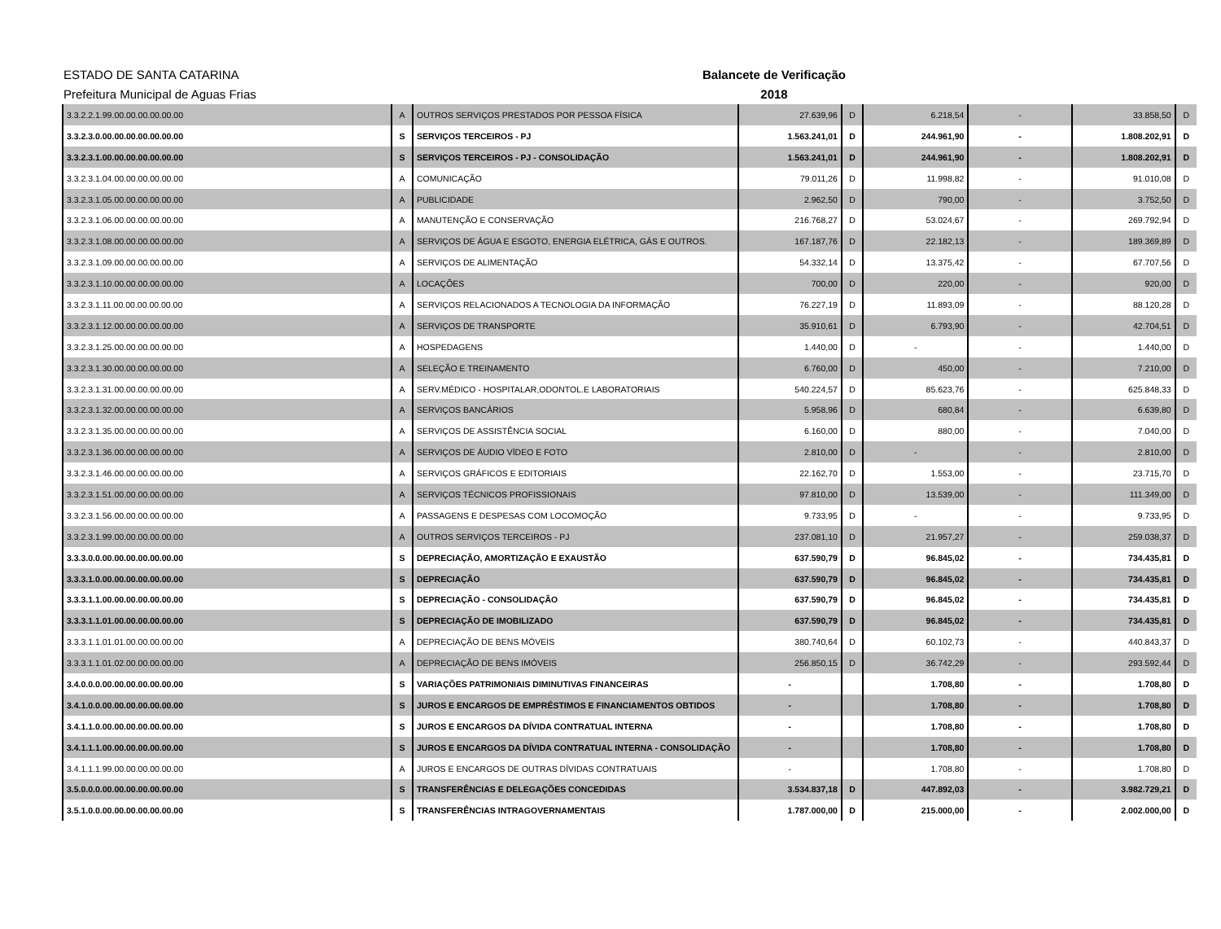ESTADO DE SANTA CATARINA
Prefeitura Municipal de Aguas Frias
Balancete de Verificação
2018
| 3.3.2.2.1.99.00.00.00.00.00.00 | A | OUTROS SERVIÇOS PRESTADOS POR PESSOA FÍSICA | 27.639,96 | D | 6.218,54 | - | 33.858,50 | D |
| 3.3.2.3.0.00.00.00.00.00.00.00 | S | SERVIÇOS TERCEIROS - PJ | 1.563.241,01 | D | 244.961,90 | - | 1.808.202,91 | D |
| 3.3.2.3.1.00.00.00.00.00.00.00 | S | SERVIÇOS TERCEIROS - PJ - CONSOLIDAÇÃO | 1.563.241,01 | D | 244.961,90 | - | 1.808.202,91 | D |
| 3.3.2.3.1.04.00.00.00.00.00.00 | A | COMUNICAÇÃO | 79.011,26 | D | 11.998,82 | - | 91.010,08 | D |
| 3.3.2.3.1.05.00.00.00.00.00.00 | A | PUBLICIDADE | 2.962,50 | D | 790,00 | - | 3.752,50 | D |
| 3.3.2.3.1.06.00.00.00.00.00.00 | A | MANUTENÇÃO E CONSERVAÇÃO | 216.768,27 | D | 53.024,67 | - | 269.792,94 | D |
| 3.3.2.3.1.08.00.00.00.00.00.00 | A | SERVIÇOS DE ÁGUA E ESGOTO, ENERGIA ELÉTRICA, GÁS E OUTROS. | 167.187,76 | D | 22.182,13 | - | 189.369,89 | D |
| 3.3.2.3.1.09.00.00.00.00.00.00 | A | SERVIÇOS DE ALIMENTAÇÃO | 54.332,14 | D | 13.375,42 | - | 67.707,56 | D |
| 3.3.2.3.1.10.00.00.00.00.00.00 | A | LOCAÇÕES | 700,00 | D | 220,00 | - | 920,00 | D |
| 3.3.2.3.1.11.00.00.00.00.00.00 | A | SERVIÇOS RELACIONADOS A TECNOLOGIA DA INFORMAÇÃO | 76.227,19 | D | 11.893,09 | - | 88.120,28 | D |
| 3.3.2.3.1.12.00.00.00.00.00.00 | A | SERVIÇOS DE TRANSPORTE | 35.910,61 | D | 6.793,90 | - | 42.704,51 | D |
| 3.3.2.3.1.25.00.00.00.00.00.00 | A | HOSPEDAGENS | 1.440,00 | D | - | - | 1.440,00 | D |
| 3.3.2.3.1.30.00.00.00.00.00.00 | A | SELEÇÃO E TREINAMENTO | 6.760,00 | D | 450,00 | - | 7.210,00 | D |
| 3.3.2.3.1.31.00.00.00.00.00.00 | A | SERV.MÉDICO - HOSPITALAR,ODONTOL.E LABORATORIAIS | 540.224,57 | D | 85.623,76 | - | 625.848,33 | D |
| 3.3.2.3.1.32.00.00.00.00.00.00 | A | SERVIÇOS BANCÁRIOS | 5.958,96 | D | 680,84 | - | 6.639,80 | D |
| 3.3.2.3.1.35.00.00.00.00.00.00 | A | SERVIÇOS DE ASSISTÊNCIA SOCIAL | 6.160,00 | D | 880,00 | - | 7.040,00 | D |
| 3.3.2.3.1.36.00.00.00.00.00.00 | A | SERVIÇOS DE ÁUDIO VÍDEO E FOTO | 2.810,00 | D | - | - | 2.810,00 | D |
| 3.3.2.3.1.46.00.00.00.00.00.00 | A | SERVIÇOS GRÁFICOS E EDITORIAIS | 22.162,70 | D | 1.553,00 | - | 23.715,70 | D |
| 3.3.2.3.1.51.00.00.00.00.00.00 | A | SERVIÇOS TÉCNICOS PROFISSIONAIS | 97.810,00 | D | 13.539,00 | - | 111.349,00 | D |
| 3.3.2.3.1.56.00.00.00.00.00.00 | A | PASSAGENS E DESPESAS COM LOCOMOÇÃO | 9.733,95 | D | - | - | 9.733,95 | D |
| 3.3.2.3.1.99.00.00.00.00.00.00 | A | OUTROS SERVIÇOS TERCEIROS - PJ | 237.081,10 | D | 21.957,27 | - | 259.038,37 | D |
| 3.3.3.0.0.00.00.00.00.00.00.00 | S | DEPRECIAÇÃO, AMORTIZAÇÃO E EXAUSTÃO | 637.590,79 | D | 96.845,02 | - | 734.435,81 | D |
| 3.3.3.1.0.00.00.00.00.00.00.00 | S | DEPRECIAÇÃO | 637.590,79 | D | 96.845,02 | - | 734.435,81 | D |
| 3.3.3.1.1.00.00.00.00.00.00.00 | S | DEPRECIAÇÃO - CONSOLIDAÇÃO | 637.590,79 | D | 96.845,02 | - | 734.435,81 | D |
| 3.3.3.1.1.01.00.00.00.00.00.00 | S | DEPRECIAÇÃO DE IMOBILIZADO | 637.590,79 | D | 96.845,02 | - | 734.435,81 | D |
| 3.3.3.1.1.01.01.00.00.00.00.00 | A | DEPRECIAÇÃO DE BENS MÓVEIS | 380.740,64 | D | 60.102,73 | - | 440.843,37 | D |
| 3.3.3.1.1.01.02.00.00.00.00.00 | A | DEPRECIAÇÃO DE BENS IMÓVEIS | 256.850,15 | D | 36.742,29 | - | 293.592,44 | D |
| 3.4.0.0.0.00.00.00.00.00.00.00 | S | VARIAÇÕES PATRIMONIAIS DIMINUTIVAS FINANCEIRAS | - | | 1.708,80 | - | 1.708,80 | D |
| 3.4.1.0.0.00.00.00.00.00.00.00 | S | JUROS E ENCARGOS DE EMPRÉSTIMOS E FINANCIAMENTOS OBTIDOS | - | | 1.708,80 | - | 1.708,80 | D |
| 3.4.1.1.0.00.00.00.00.00.00.00 | S | JUROS E ENCARGOS DA DÍVIDA CONTRATUAL INTERNA | - | | 1.708,80 | - | 1.708,80 | D |
| 3.4.1.1.1.00.00.00.00.00.00.00 | S | JUROS E ENCARGOS DA DÍVIDA CONTRATUAL INTERNA - CONSOLIDAÇÃO | - | | 1.708,80 | - | 1.708,80 | D |
| 3.4.1.1.1.99.00.00.00.00.00.00 | A | JUROS E ENCARGOS DE OUTRAS DÍVIDAS CONTRATUAIS | - | | 1.708,80 | - | 1.708,80 | D |
| 3.5.0.0.0.00.00.00.00.00.00.00 | S | TRANSFERÊNCIAS E DELEGAÇÕES CONCEDIDAS | 3.534.837,18 | D | 447.892,03 | - | 3.982.729,21 | D |
| 3.5.1.0.0.00.00.00.00.00.00.00 | S | TRANSFERÊNCIAS INTRAGOVERNAMENTAIS | 1.787.000,00 | D | 215.000,00 | - | 2.002.000,00 | D |